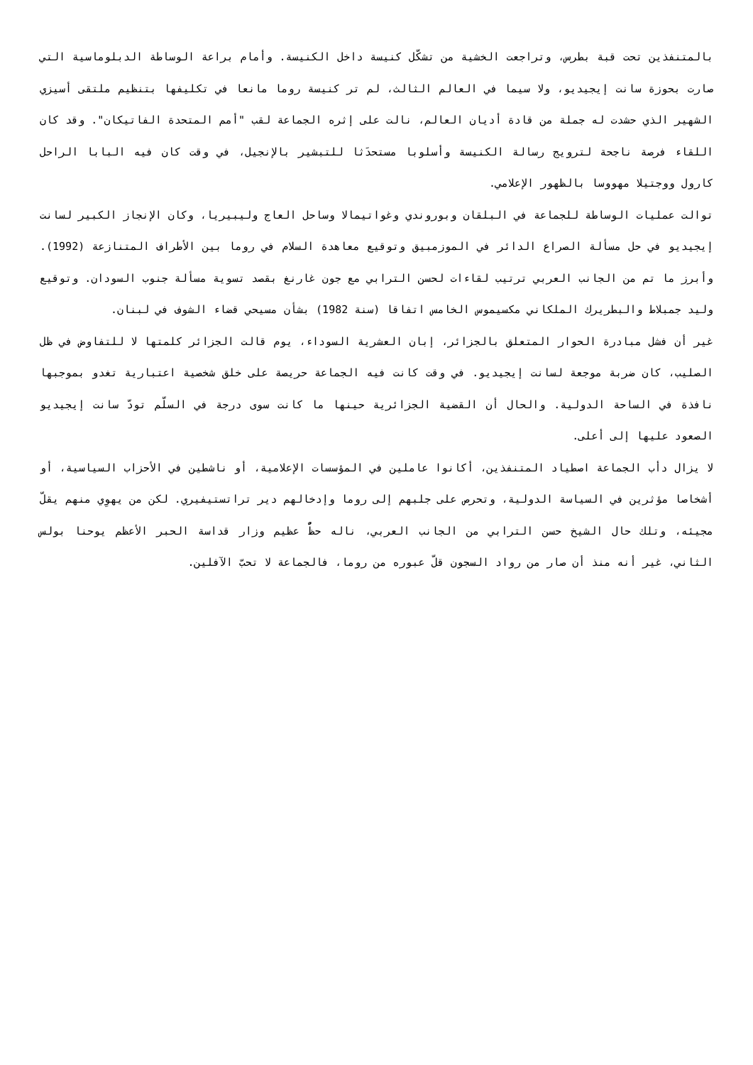بالمتنفذين تحت قبة بطرس، وتراجعت الخشية من تشكّل كنيسة داخل الكنيسة. وأمام براعة الوساطة الدبلوماسية التي صارت بحوزة سانت إيجيديو، ولا سيما في العالم الثالث، لم تر كنيسة روما مانعا في تكليفها بتنظيم ملتقى أسيزي الشهير الذي حشدت له جملة من قادة أديان العالم، نالت على إثره الجماعة لقب "أمم المتحدة الفاتيكان". وقد كان اللقاء فرصة ناجحة لترويج رسالة الكنيسة وأسلوبا مستحدَثا للتبشير بالإنجيل، في وقت كان فيه البابا الراحل كارول ووجتيلا مهووسا بالظهور الإعلامي.
توالت عمليات الوساطة للجماعة في البلقان وبوروندي وغواتيمالا وساحل العاج وليبيريا، وكان الإنجاز الكبير لسانت إيجيديو في حل مسألة الصراع الدائر في الموزمبيق وتوقيع معاهدة السلام في روما بين الأطراف المتنازعة (1992). وأبرز ما تم من الجانب العربي ترتيب لقاءات لحسن الترابي مع جون غارنغ بقصد تسوية مسألة جنوب السودان. وتوقيع وليد جمبلاط والبطريرك الملكاني مكسيموس الخامس اتفاقا (سنة 1982) بشأن مسيحي قضاء الشوف في لبنان.
غير أن فشل مبادرة الحوار المتعلق بالجزائر، إبان العشرية السوداء، يوم قالت الجزائر كلمتها لا للتفاوض في ظل الصليب، كان ضربة موجعة لسانت إيجيديو. في وقت كانت فيه الجماعة حريصة على خلق شخصية اعتبارية تغدو بموجبها نافذة في الساحة الدولية. والحال أن القضية الجزائرية حينها ما كانت سوى درجة في السلّم تودّ سانت إيجيديو الصعود عليها إلى أعلى.
لا يزال دأب الجماعة اصطياد المتنفذين، أكانوا عاملين في المؤسسات الإعلامية، أو ناشطين في الأحزاب السياسية، أو أشخاصا مؤثرين في السياسة الدولية، وتحرص على جلبهم إلى روما وإدخالهم دير تراتستيفيري. لكن من يهوِي منهم يقلّ مجيئه، وتلك حال الشيخ حسن الترابي من الجانب العربي، ناله حظٌّ عظيم وزار قداسة الحبر الأعظم يوحنا بولس الثاني، غير أنه منذ أن صار من رواد السجون قلّ عبوره من روما، فالجماعة لا تحبّ الآفلين.